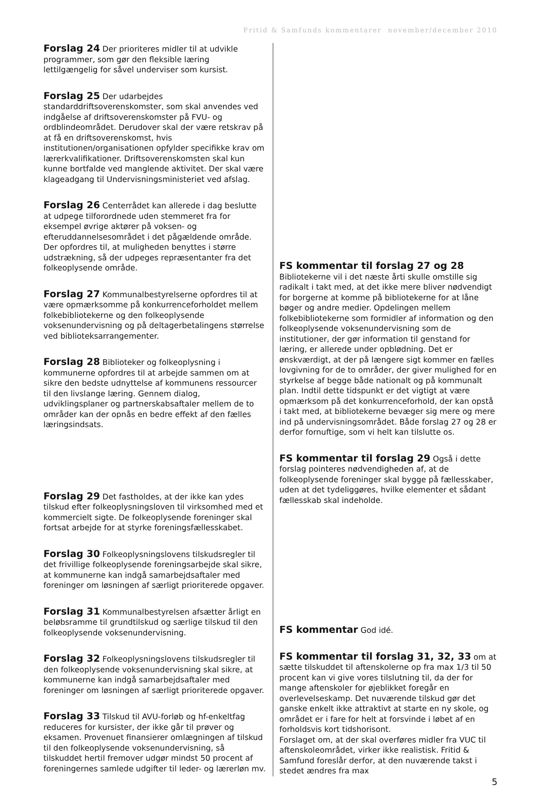Fritid & Samfunds kommentarer november/december 2010
Forslag 24 Der prioriteres midler til at udvikle programmer, som gør den fleksible læring lettilgængelig for såvel underviser som kursist.
Forslag 25 Der udarbejdes standarddriftsoverenskomster, som skal anvendes ved indgåelse af driftsoverenskomster på FVU- og ordblindeområdet. Derudover skal der være retskrav på at få en driftsoverenskomst, hvis institutionen/organisationen opfylder specifikke krav om lærerkvalifikationer. Driftsoverenskomsten skal kun kunne bortfalde ved manglende aktivitet. Der skal være klageadgang til Undervisningsministeriet ved afslag.
Forslag 26 Centerrådet kan allerede i dag beslutte at udpege tilforordnede uden stemmeret fra for eksempel øvrige aktører på voksen- og efteruddannelsesområdet i det pågældende område. Der opfordres til, at muligheden benyttes i større udstrækning, så der udpeges repræsentanter fra det folkeoplysende område.
Forslag 27 Kommunalbestyrelserne opfordres til at være opmærksomme på konkurrenceforholdet mellem folkebibliotekerne og den folkeoplysende voksenundervisning og på deltagerbetalingens størrelse ved biblioteksarrangementer.
Forslag 28 Biblioteker og folkeoplysning i kommunerne opfordres til at arbejde sammen om at sikre den bedste udnyttelse af kommunens ressourcer til den livslange læring. Gennem dialog, udviklingsplaner og partnerskabsaftaler mellem de to områder kan der opnås en bedre effekt af den fælles læringsindsats.
Forslag 29 Det fastholdes, at der ikke kan ydes tilskud efter folkeoplysningsloven til virksomhed med et kommercielt sigte. De folkeoplysende foreninger skal fortsat arbejde for at styrke foreningsfællesskabet.
Forslag 30 Folkeoplysningslovens tilskudsregler til det frivillige folkeoplysende foreningsarbejde skal sikre, at kommunerne kan indgå samarbejdsaftaler med foreninger om løsningen af særligt prioriterede opgaver.
Forslag 31 Kommunalbestyrelsen afsætter årligt en beløbsramme til grundtilskud og særlige tilskud til den folkeoplysende voksenundervisning.
Forslag 32 Folkeoplysningslovens tilskudsregler til den folkeoplysende voksenundervisning skal sikre, at kommunerne kan indgå samarbejdsaftaler med foreninger om løsningen af særligt prioriterede opgaver.
Forslag 33 Tilskud til AVU-forløb og hf-enkeltfag reduceres for kursister, der ikke går til prøver og eksamen. Provenuet finansierer omlægningen af tilskud til den folkeoplysende voksenundervisning, så tilskuddet hertil fremover udgør mindst 50 procent af foreningernes samlede udgifter til leder- og lærerløn mv.
FS kommentar til forslag 27 og 28 Bibliotekerne vil i det næste årti skulle omstille sig radikalt i takt med, at det ikke mere bliver nødvendigt for borgerne at komme på bibliotekerne for at låne bøger og andre medier. Opdelingen mellem folkebibliotekerne som formidler af information og den folkeoplysende voksenundervisning som de institutioner, der gør information til genstand for læring, er allerede under opblødning. Det er ønskværdigt, at der på længere sigt kommer en fælles lovgivning for de to områder, der giver mulighed for en styrkelse af begge både nationalt og på kommunalt plan. Indtil dette tidspunkt er det vigtigt at være opmærksom på det konkurrenceforhold, der kan opstå i takt med, at bibliotekerne bevæger sig mere og mere ind på undervisningsområdet. Både forslag 27 og 28 er derfor fornuftige, som vi helt kan tilslutte os.
FS kommentar til forslag 29 Også i dette forslag pointeres nødvendigheden af, at de folkeoplysende foreninger skal bygge på fællesskaber, uden at det tydeliggøres, hvilke elementer et sådant fællesskab skal indeholde.
FS kommentar God idé.
FS kommentar til forslag 31, 32, 33 om at sætte tilskuddet til aftenskolerne op fra max 1/3 til 50 procent kan vi give vores tilslutning til, da der for mange aftenskoler for øjeblikket foregår en overlevelseskamp. Det nuværende tilskud gør det ganske enkelt ikke attraktivt at starte en ny skole, og området er i fare for helt at forsvinde i løbet af en forholdsvis kort tidshorisont.
Forslaget om, at der skal overføres midler fra VUC til aftenskoleområdet, virker ikke realistisk. Fritid & Samfund foreslår derfor, at den nuværende takst i stedet ændres fra max
5